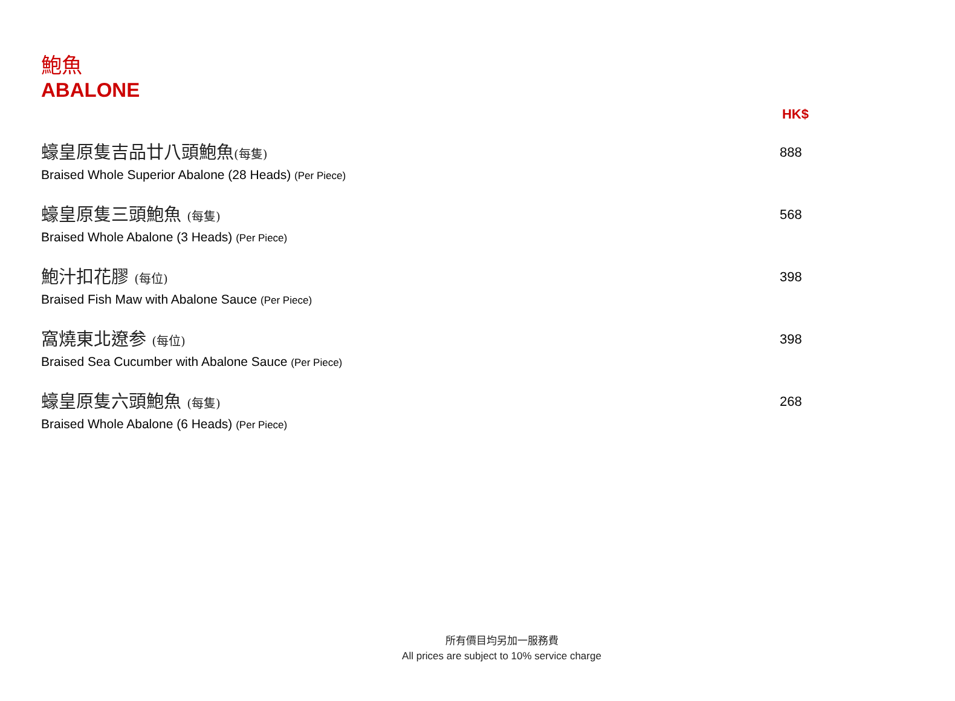鮑魚
ABALONE
HK$
蠔皇原隻吉品廿八頭鮑魚(每隻)
Braised Whole Superior Abalone (28 Heads) (Per Piece)
888
蠔皇原隻三頭鮑魚 (每隻)
Braised Whole Abalone (3 Heads) (Per Piece)
568
鮑汁扣花膠 (每位)
Braised Fish Maw with Abalone Sauce (Per Piece)
398
窩燒東北遼参 (每位)
Braised Sea Cucumber with Abalone Sauce (Per Piece)
398
蠔皇原隻六頭鮑魚 (每隻)
Braised Whole Abalone (6 Heads) (Per Piece)
268
所有價目均另加一服務費
All prices are subject to 10% service charge